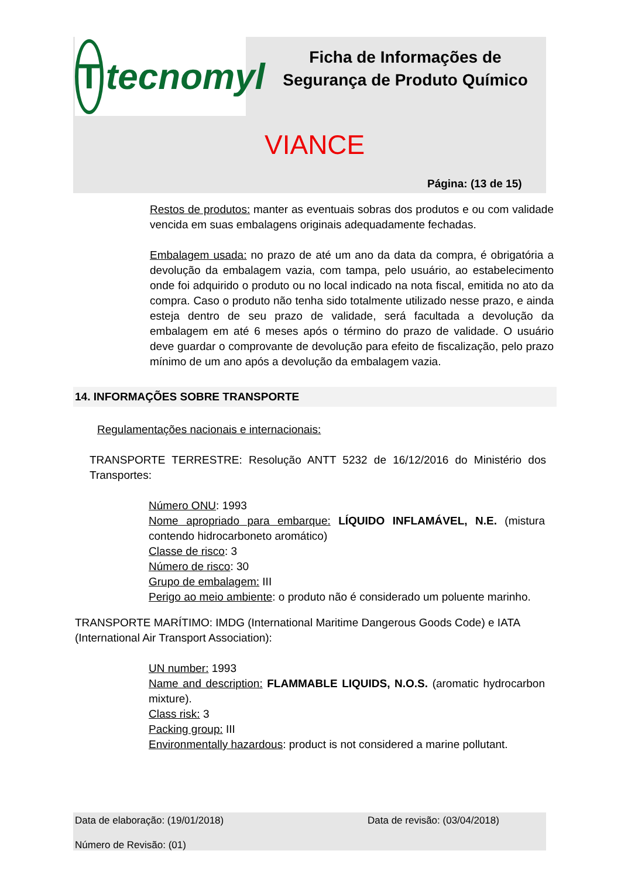T
tecnomyl
Ficha de Informações de Segurança de Produto Químico
VIANCE
Página: (13 de 15)
Restos de produtos: manter as eventuais sobras dos produtos e ou com validade vencida em suas embalagens originais adequadamente fechadas.
Embalagem usada: no prazo de até um ano da data da compra, é obrigatória a devolução da embalagem vazia, com tampa, pelo usuário, ao estabelecimento onde foi adquirido o produto ou no local indicado na nota fiscal, emitida no ato da compra. Caso o produto não tenha sido totalmente utilizado nesse prazo, e ainda esteja dentro de seu prazo de validade, será facultada a devolução da embalagem em até 6 meses após o término do prazo de validade. O usuário deve guardar o comprovante de devolução para efeito de fiscalização, pelo prazo mínimo de um ano após a devolução da embalagem vazia.
14. INFORMAÇÕES SOBRE TRANSPORTE
Regulamentações nacionais e internacionais:
TRANSPORTE TERRESTRE: Resolução ANTT 5232 de 16/12/2016 do Ministério dos Transportes:
Número ONU: 1993
Nome apropriado para embarque: LÍQUIDO INFLAMÁVEL, N.E. (mistura contendo hidrocarboneto aromático)
Classe de risco: 3
Número de risco: 30
Grupo de embalagem: III
Perigo ao meio ambiente: o produto não é considerado um poluente marinho.
TRANSPORTE MARÍTIMO: IMDG (International Maritime Dangerous Goods Code) e IATA (International Air Transport Association):
UN number: 1993
Name and description: FLAMMABLE LIQUIDS, N.O.S. (aromatic hydrocarbon mixture).
Class risk: 3
Packing group: III
Environmentally hazardous: product is not considered a marine pollutant.
Data de elaboração: (19/01/2018) Data de revisão: (03/04/2018)
Número de Revisão: (01)